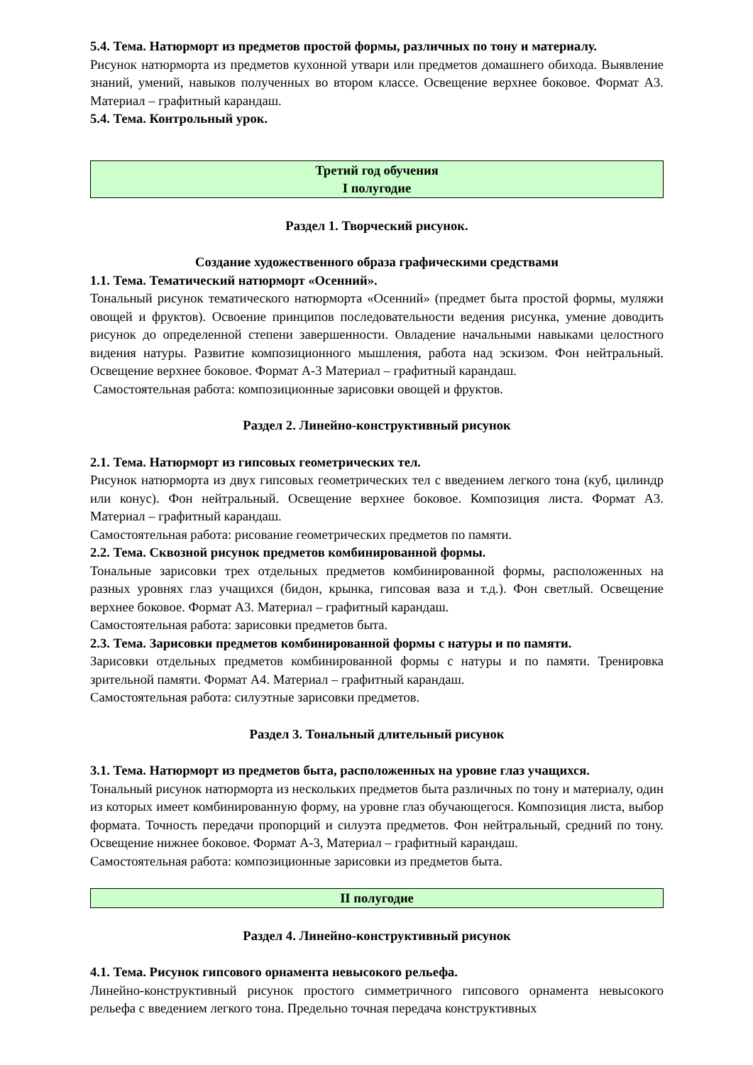5.4. Тема. Натюрморт из предметов простой формы, различных по тону и материалу.
Рисунок натюрморта из предметов кухонной утвари или предметов домашнего обихода. Выявление знаний, умений, навыков полученных во втором классе. Освещение верхнее боковое. Формат А3. Материал – графитный карандаш.
5.4. Тема. Контрольный урок.
Третий год обучения
I полугодие
Раздел 1. Творческий рисунок.
Создание художественного образа графическими средствами
1.1. Тема. Тематический натюрморт «Осенний».
Тональный рисунок тематического натюрморта «Осенний» (предмет быта простой формы, муляжи овощей и фруктов). Освоение принципов последовательности ведения рисунка, умение доводить рисунок до определенной степени завершенности. Овладение начальными навыками целостного видения натуры. Развитие композиционного мышления, работа над эскизом. Фон нейтральный. Освещение верхнее боковое. Формат А-3 Материал – графитный карандаш.
Самостоятельная работа: композиционные зарисовки овощей и фруктов.
Раздел 2. Линейно-конструктивный рисунок
2.1. Тема. Натюрморт из гипсовых геометрических тел.
Рисунок натюрморта из двух гипсовых геометрических тел с введением легкого тона (куб, цилиндр или конус). Фон нейтральный. Освещение верхнее боковое. Композиция листа. Формат А3. Материал – графитный карандаш.
Самостоятельная работа: рисование геометрических предметов по памяти.
2.2. Тема. Сквозной рисунок предметов комбинированной формы.
Тональные зарисовки трех отдельных предметов комбинированной формы, расположенных на разных уровнях глаз учащихся (бидон, крынка, гипсовая ваза и т.д.). Фон светлый. Освещение верхнее боковое. Формат А3. Материал – графитный карандаш.
Самостоятельная работа: зарисовки предметов быта.
2.3. Тема. Зарисовки предметов комбинированной формы с натуры и по памяти.
Зарисовки отдельных предметов комбинированной формы с натуры и по памяти. Тренировка зрительной памяти. Формат А4. Материал – графитный карандаш.
Самостоятельная работа: силуэтные зарисовки предметов.
Раздел 3. Тональный длительный рисунок
3.1. Тема. Натюрморт из предметов быта, расположенных на уровне глаз учащихся.
Тональный рисунок натюрморта из нескольких предметов быта различных по тону и материалу, один из которых имеет комбинированную форму, на уровне глаз обучающегося. Композиция листа, выбор формата. Точность передачи пропорций и силуэта предметов. Фон нейтральный, средний по тону. Освещение нижнее боковое. Формат А-3, Материал – графитный карандаш.
Самостоятельная работа: композиционные зарисовки из предметов быта.
II полугодие
Раздел 4. Линейно-конструктивный рисунок
4.1. Тема. Рисунок гипсового орнамента невысокого рельефа.
Линейно-конструктивный рисунок простого симметричного гипсового орнамента невысокого рельефа с введением легкого тона. Предельно точная передача конструктивных